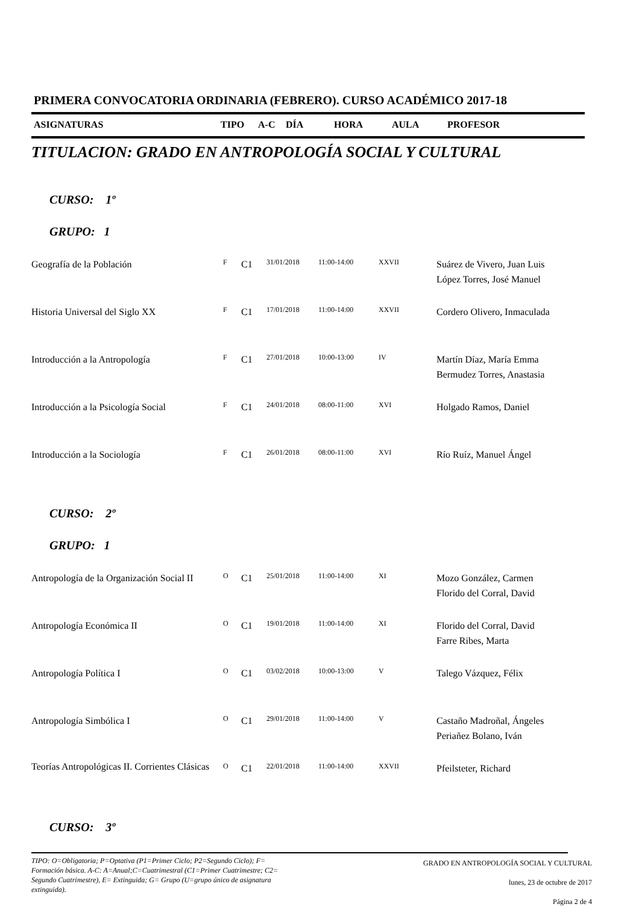PRIMERA CONVOCATORIA ORDINARIA (FEBRERO). CURSO ACADÉMICO 2017-18
ASIGNATURAS TIPO A-C DÍA HORA AULA PROFESOR
TITULACION: GRADO EN ANTROPOLOGÍA SOCIAL Y CULTURAL
CURSO: 1º
GRUPO: 1
| Geografía de la Población | F | C1 | 31/01/2018 | 11:00-14:00 | XXVII | Suárez de Vivero, Juan Luis López Torres, José Manuel |
| Historia Universal del Siglo XX | F | C1 | 17/01/2018 | 11:00-14:00 | XXVII | Cordero Olivero, Inmaculada |
| Introducción a la Antropología | F | C1 | 27/01/2018 | 10:00-13:00 | IV | Martín Díaz, María Emma Bermudez Torres, Anastasia |
| Introducción a la Psicología Social | F | C1 | 24/01/2018 | 08:00-11:00 | XVI | Holgado Ramos, Daniel |
| Introducción a la Sociología | F | C1 | 26/01/2018 | 08:00-11:00 | XVI | Río Ruíz, Manuel Ángel |
CURSO: 2º
GRUPO: 1
| Antropología de la Organización Social II | O | C1 | 25/01/2018 | 11:00-14:00 | XI | Mozo González, Carmen Florido del Corral, David |
| Antropología Económica II | O | C1 | 19/01/2018 | 11:00-14:00 | XI | Florido del Corral, David Farre Ribes, Marta |
| Antropología Política I | O | C1 | 03/02/2018 | 10:00-13:00 | V | Talego Vázquez, Félix |
| Antropología Simbólica I | O | C1 | 29/01/2018 | 11:00-14:00 | V | Castaño Madroñal, Ángeles Periañez Bolano, Iván |
| Teorías Antropológicas II. Corrientes Clásicas | O | C1 | 22/01/2018 | 11:00-14:00 | XXVII | Pfeilsteter, Richard |
CURSO: 3º
TIPO: O=Obligatoria; P=Optativa (P1=Primer Ciclo; P2=Segundo Ciclo); F= Formación básica. A-C: A=Anual;C=Cuatrimestral (C1=Primer Cuatrimestre; C2= Segundo Cuatrimestre), E= Extinguida; G= Grupo (U=grupo único de asignatura extinguida).
GRADO EN ANTROPOLOGÍA SOCIAL Y CULTURAL
lunes, 23 de octubre de 2017
Página 2 de 4